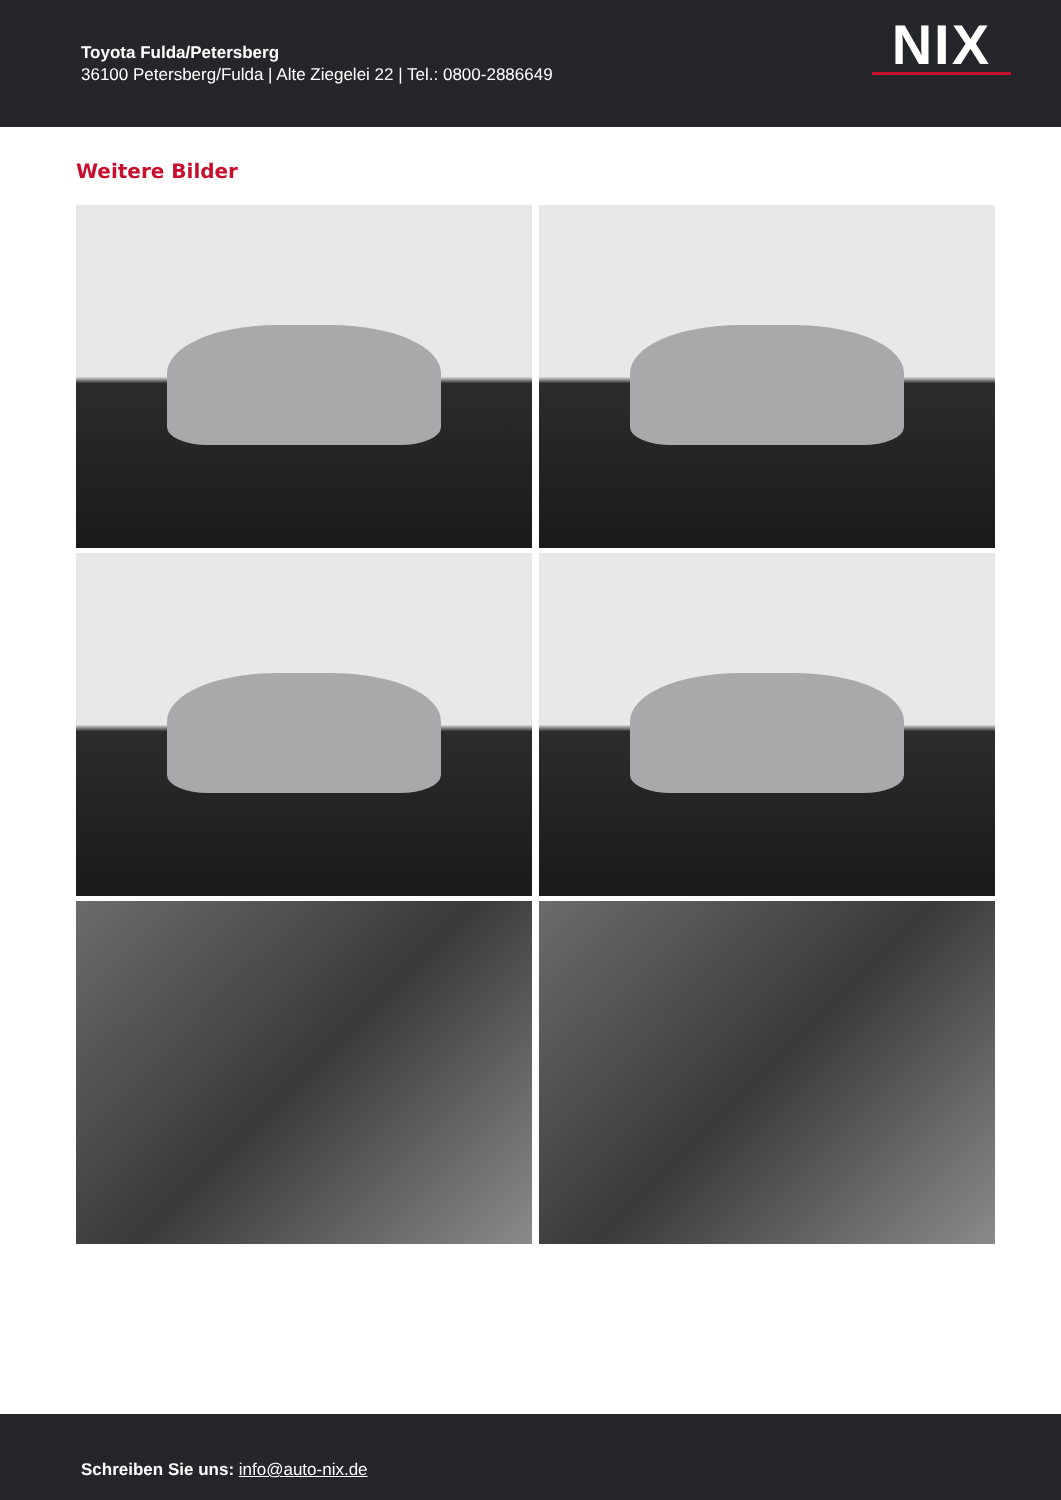Toyota Fulda/Petersberg
36100 Petersberg/Fulda | Alte Ziegelei 22 | Tel.: 0800-2886649
NIX
Weitere Bilder
Schreiben Sie uns: info@auto-nix.de